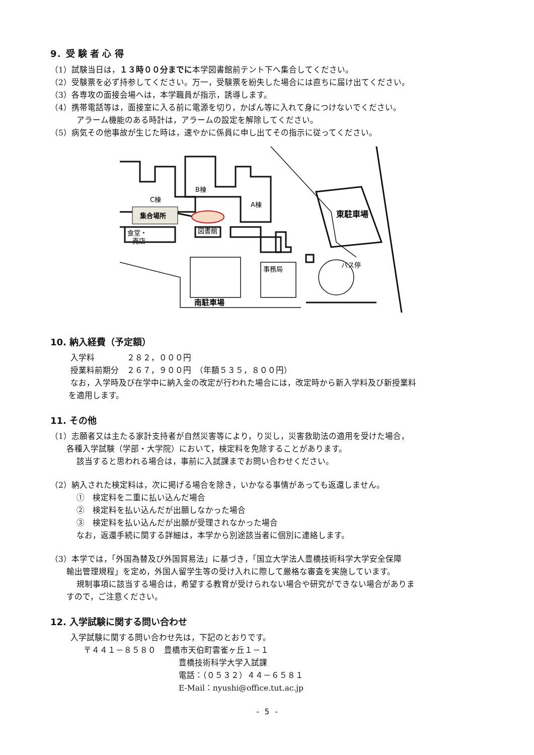9．受 験 者 心 得
（1）試験当日は，１３時００分までに本学図書館前テント下へ集合してください。
（2）受験票を必ず持参してください。万一，受験票を紛失した場合には直ちに届け出てください。
（3）各専攻の面接会場へは，本学職員が指示，誘導します。
（4）携帯電話等は，面接室に入る前に電源を切り，かばん等に入れて身につけないでください。
アラーム機能のある時計は，アラームの設定を解除してください。
（5）病気その他事故が生じた時は，速やかに係員に申し出てその指示に従ってください。
B棟
C棟
A棟
集合場所
図書館
食堂・
売店
東駐車場
バス停
事務局
南駐車場
10. 納入経費（予定額）
入学料　　　　２８２，０００円
授業料前期分　２６７，９００円　（年額５３５，８００円）
なお，入学時及び在学中に納入金の改定が行われた場合には，改定時から新入学料及び新授業料
を適用します。
11. その他
（1）志願者又は主たる家計支持者が自然災害等により，り災し，災害救助法の適用を受けた場合，
各種入学試験（学部・大学院）において，検定料を免除することがあります。
該当すると思われる場合は，事前に入試課までお問い合わせください。
（2）納入された検定料は，次に掲げる場合を除き，いかなる事情があっても返還しません。
①　検定料を二重に払い込んだ場合
②　検定料を払い込んだが出願しなかった場合
③　検定料を払い込んだが出願が受理されなかった場合
なお，返還手続に関する詳細は，本学から別途該当者に個別に連絡します。
（3）本学では，「外国為替及び外国貿易法」に基づき，「国立大学法人豊橋技術科学大学安全保障
輸出管理規程」を定め，外国人留学生等の受け入れに際して厳格な審査を実施しています。
規制事項に該当する場合は，希望する教育が受けられない場合や研究ができない場合がありま
すので，ご注意ください。
12. 入学試験に関する問い合わせ
入学試験に関する問い合わせ先は，下記のとおりです。
〒４４１－８５８０　豊橋市天伯町雲雀ヶ丘１－１
豊橋技術科学大学入試課
電話：（０５３２）４４－６５８１
E-Mail：nyushi@office.tut.ac.jp
- 5 -